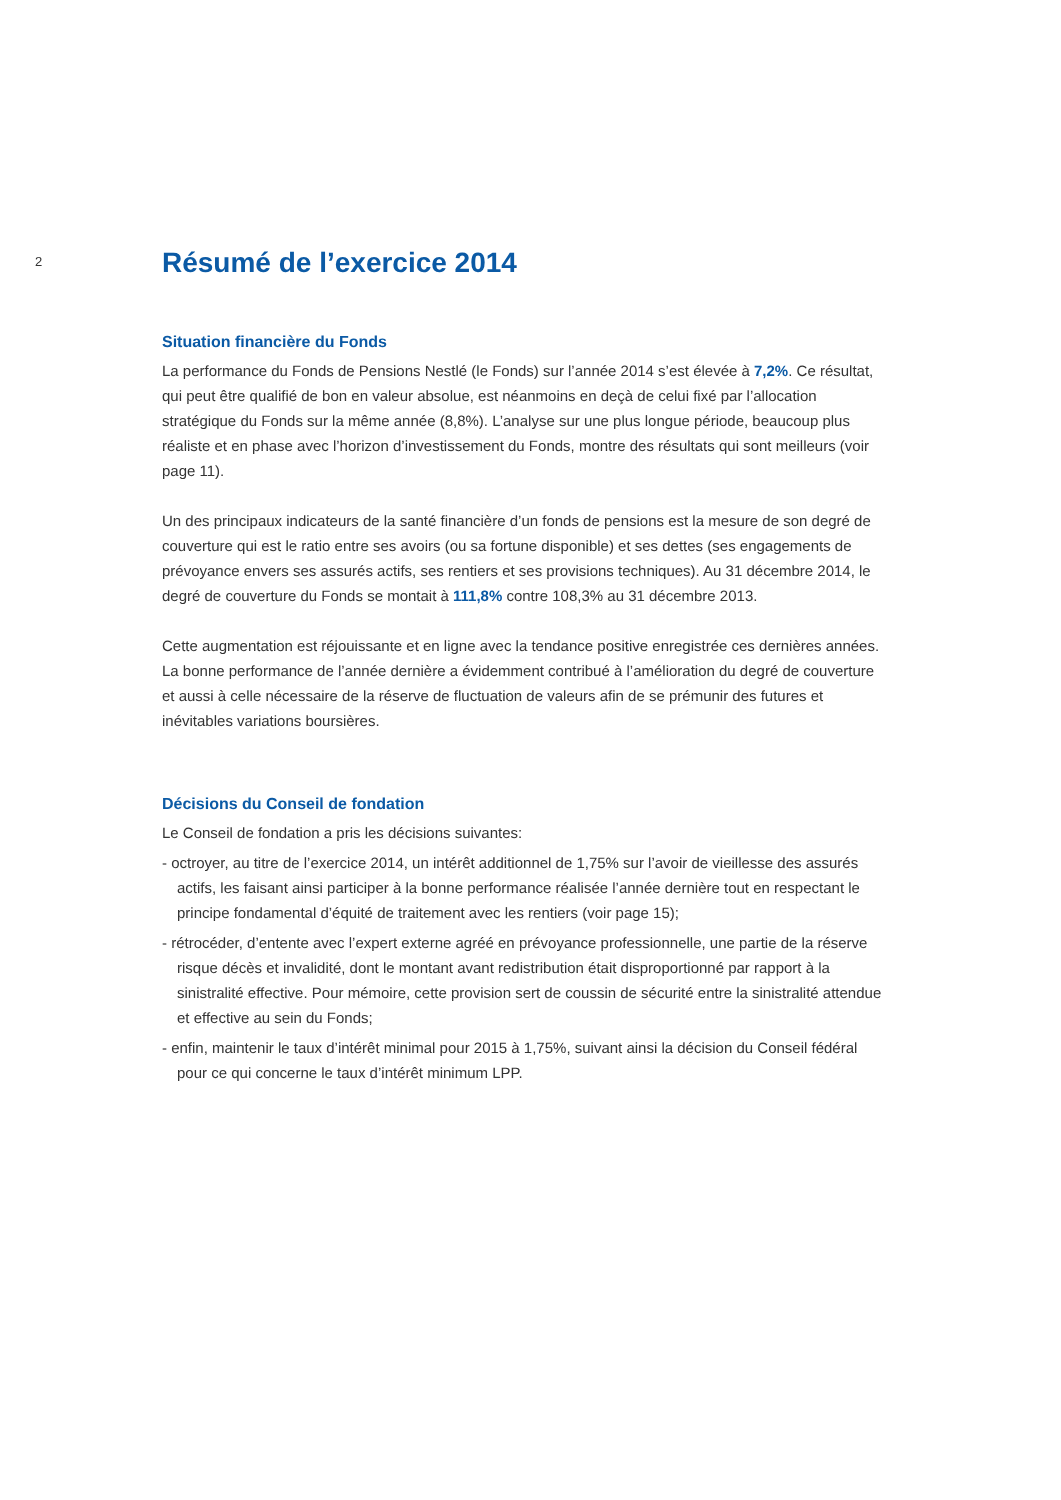2
Résumé de l’exercice 2014
Situation financière du Fonds
La performance du Fonds de Pensions Nestlé (le Fonds) sur l’année 2014 s’est élevée à 7,2%. Ce résultat, qui peut être qualifié de bon en valeur absolue, est néanmoins en deçà de celui fixé par l’allocation stratégique du Fonds sur la même année (8,8%). L’analyse sur une plus longue période, beaucoup plus réaliste et en phase avec l’horizon d’investissement du Fonds, montre des résultats qui sont meilleurs (voir page 11).
Un des principaux indicateurs de la santé financière d’un fonds de pensions est la mesure de son degré de couverture qui est le ratio entre ses avoirs (ou sa fortune disponible) et ses dettes (ses engagements de prévoyance envers ses assurés actifs, ses rentiers et ses provisions techniques). Au 31 décembre 2014, le degré de couverture du Fonds se montait à 111,8% contre 108,3% au 31 décembre 2013.
Cette augmentation est réjouissante et en ligne avec la tendance positive enregistrée ces dernières années. La bonne performance de l’année dernière a évidemment contribué à l’amélioration du degré de couverture et aussi à celle nécessaire de la réserve de fluctuation de valeurs afin de se prémunir des futures et inévitables variations boursières.
Décisions du Conseil de fondation
Le Conseil de fondation a pris les décisions suivantes:
- octroyer, au titre de l’exercice 2014, un intérêt additionnel de 1,75% sur l’avoir de vieillesse des assurés actifs, les faisant ainsi participer à la bonne performance réalisée l’année dernière tout en respectant le principe fondamental d’équité de traitement avec les rentiers (voir page 15);
- rétrocéder, d’entente avec l’expert externe agréé en prévoyance professionnelle, une partie de la réserve risque décès et invalidité, dont le montant avant redistribution était disproportionné par rapport à la sinistralité effective. Pour mémoire, cette provision sert de coussin de sécurité entre la sinistralité attendue et effective au sein du Fonds;
- enfin, maintenir le taux d’intérêt minimal pour 2015 à 1,75%, suivant ainsi la décision du Conseil fédéral pour ce qui concerne le taux d’intérêt minimum LPP.